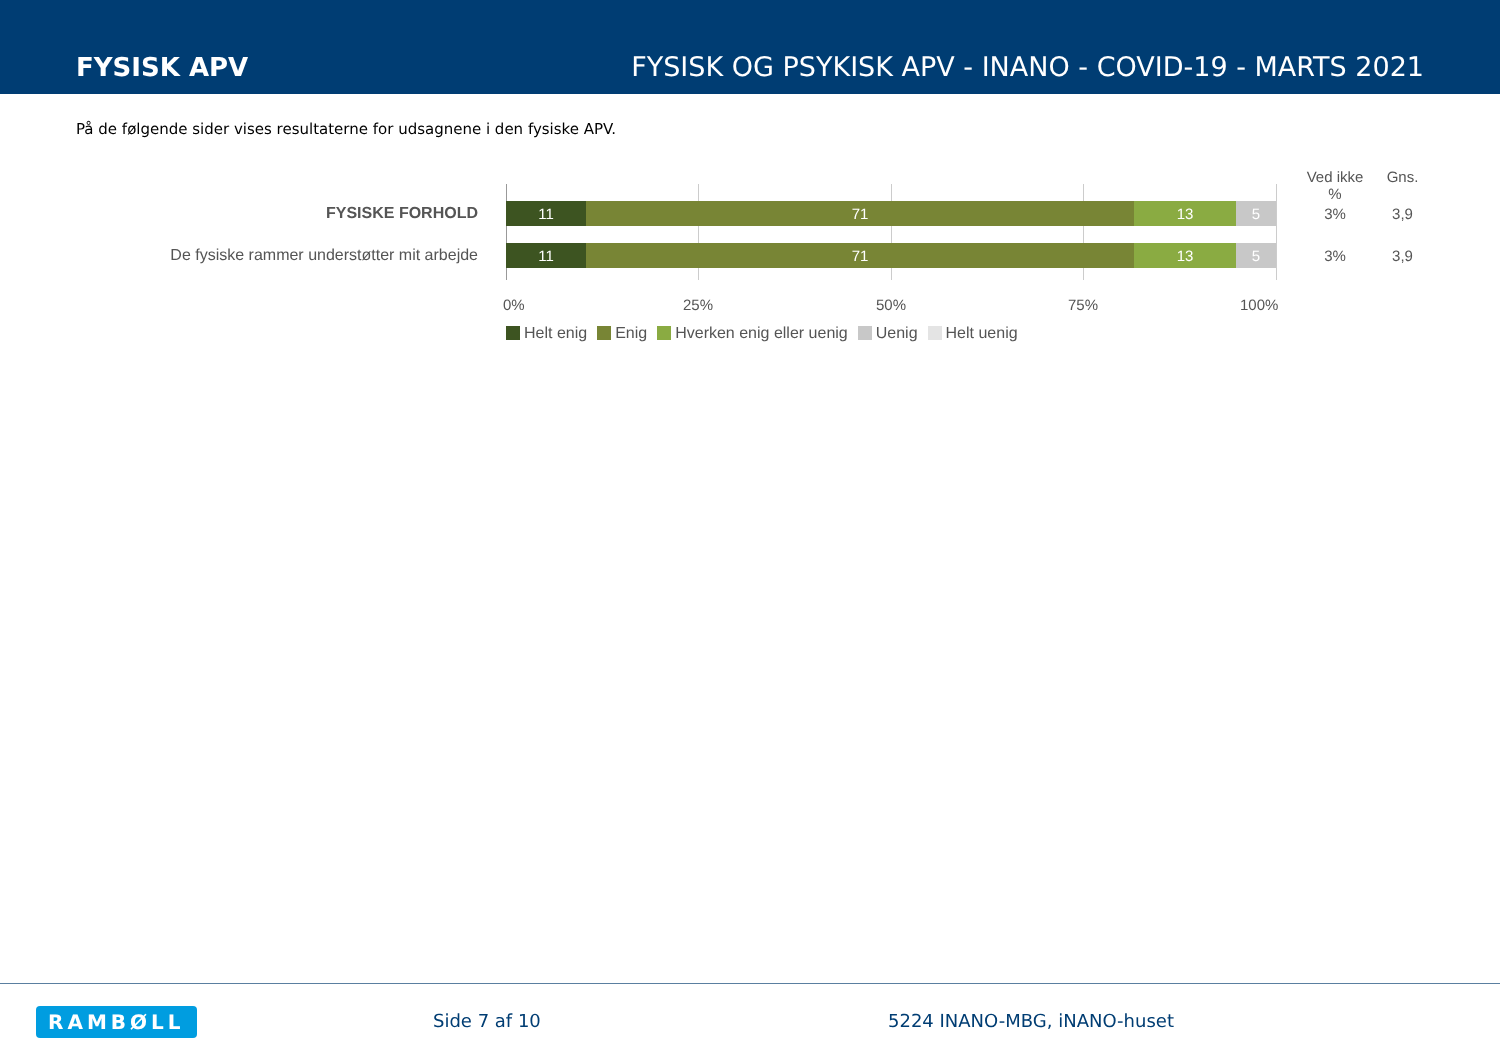FYSISK APV FYSISK OG PSYKISK APV - INANO - COVID-19 - MARTS 2021
På de følgende sider vises resultaterne for udsagnene i den fysiske APV.
Ved ikke %
Gns.
FYSISKE FORHOLD
11 71 13 5
3% 3,9
De fysiske rammer understøtter mit arbejde
11 71 13 5
3% 3,9
0% 25% 50% 75% 100%
Helt enig Enig Hverken enig eller uenig Uenig Helt uenig
RAMBØLL Side 7 af 10 5224 INANO-MBG, iNANO-huset